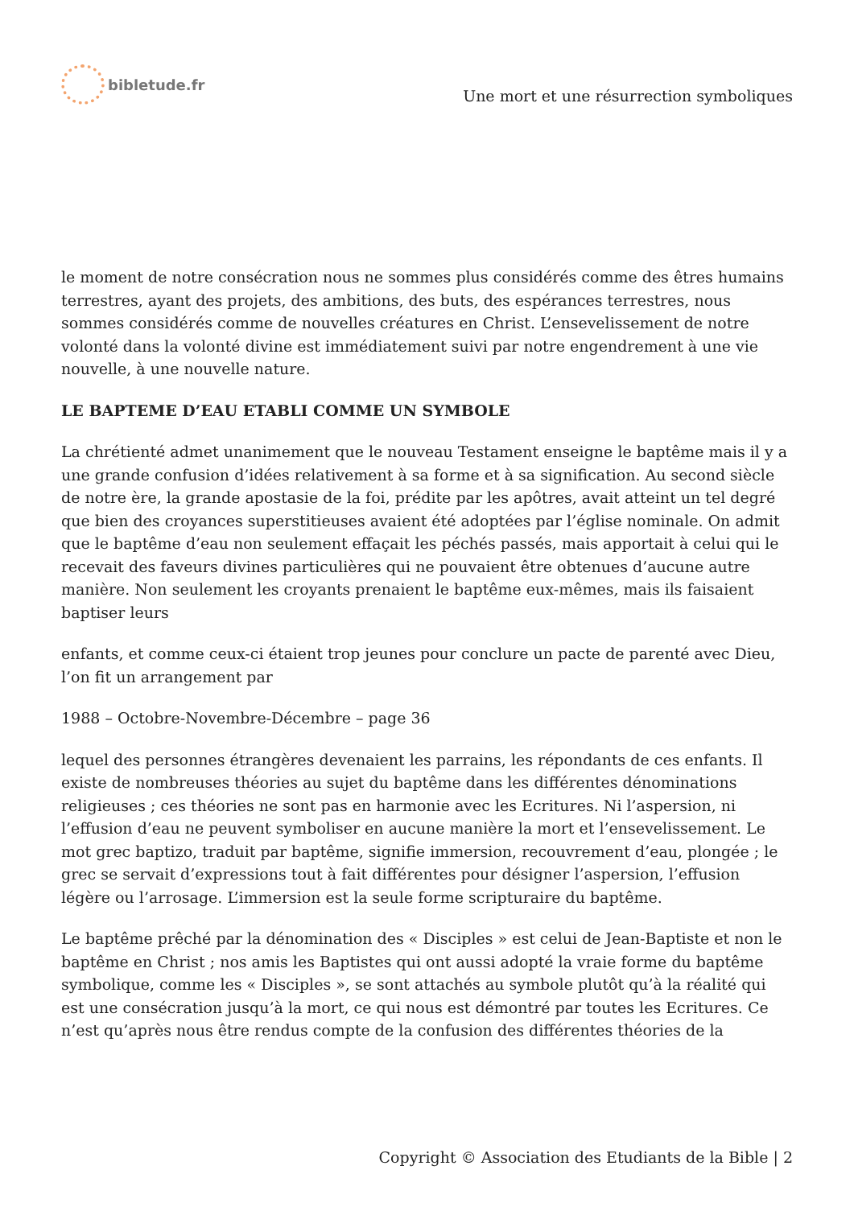bibletude.fr
Une mort et une résurrection symboliques
le moment de notre consécration nous ne sommes plus considérés comme des êtres humains terrestres, ayant des projets, des ambitions, des buts, des espérances terrestres, nous sommes considérés comme de nouvelles créatures en Christ. L’ensevelissement de notre volonté dans la volonté divine est immédiatement suivi par notre engendrement à une vie nouvelle, à une nouvelle nature.
LE BAPTEME D’EAU ETABLI COMME UN SYMBOLE
La chrétienté admet unanimement que le nouveau Testament enseigne le baptême mais il y a une grande confusion d’idées relativement à sa forme et à sa signification. Au second siècle de notre ère, la grande apostasie de la foi, prédite par les apôtres, avait atteint un tel degré que bien des croyances superstitieuses avaient été adoptées par l’église nominale. On admit que le baptême d’eau non seulement effaçait les péchés passés, mais apportait à celui qui le recevait des faveurs divines particulières qui ne pouvaient être obtenues d’aucune autre manière. Non seulement les croyants prenaient le baptême eux-mêmes, mais ils faisaient baptiser leurs
enfants, et comme ceux-ci étaient trop jeunes pour conclure un pacte de parenté avec Dieu, l’on fit un arrangement par
1988 – Octobre-Novembre-Décembre – page 36
lequel des personnes étrangères devenaient les parrains, les répondants de ces enfants. Il existe de nombreuses théories au sujet du baptême dans les différentes dénominations religieuses ; ces théories ne sont pas en harmonie avec les Ecritures. Ni l’aspersion, ni l’effusion d’eau ne peuvent symboliser en aucune manière la mort et l’ensevelissement. Le mot grec baptizo, traduit par baptême, signifie immersion, recouvrement d’eau, plongée ; le grec se servait d’expressions tout à fait différentes pour désigner l’aspersion, l’effusion légère ou l’arrosage. L’immersion est la seule forme scripturaire du baptême.
Le baptême prêché par la dénomination des « Disciples » est celui de Jean-Baptiste et non le baptême en Christ ; nos amis les Baptistes qui ont aussi adopté la vraie forme du baptême symbolique, comme les « Disciples », se sont attachés au symbole plutôt qu’à la réalité qui est une consécration jusqu’à la mort, ce qui nous est démontré par toutes les Ecritures. Ce n’est qu’après nous être rendus compte de la confusion des différentes théories de la
Copyright © Association des Etudiants de la Bible | 2